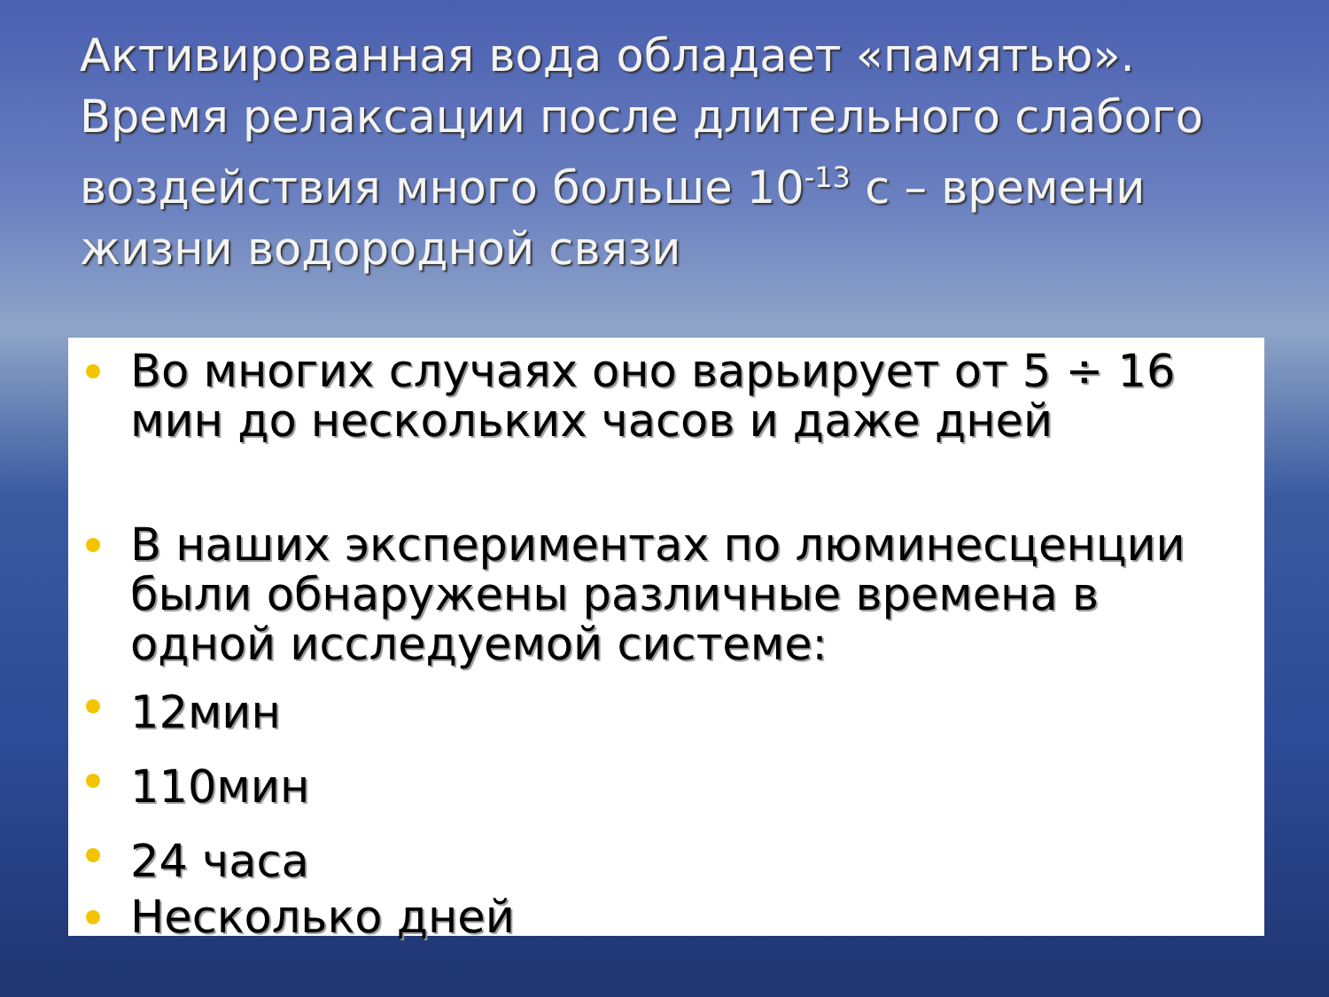Активированная вода обладает «памятью». Время релаксации после длительного слабого воздействия много больше 10<sup>-13</sup> с – времени жизни водородной связи
Во многих случаях оно варьирует от 5 ÷ 16 мин до нескольких часов и даже дней
В наших экспериментах по люминесценции были обнаружены различные времена в одной исследуемой системе:
12мин
110мин
24 часа
Несколько дней